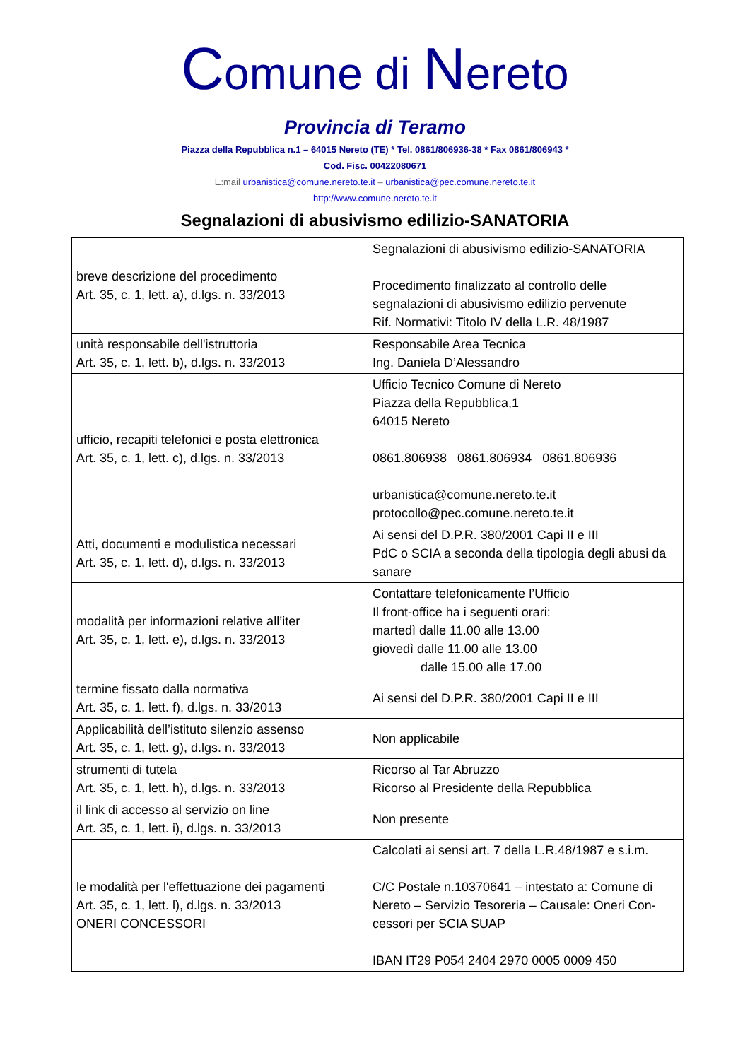Comune di Nereto
Provincia di Teramo
Piazza della Repubblica n.1 – 64015 Nereto (TE) * Tel. 0861/806936-38 * Fax 0861/806943 *
Cod. Fisc. 00422080671
E:mail urbanistica@comune.nereto.te.it – urbanistica@pec.comune.nereto.te.it
http://www.comune.nereto.te.it
Segnalazioni di abusivismo edilizio-SANATORIA
| breve descrizione del procedimento Art. 35, c. 1, lett. a), d.lgs. n. 33/2013 | Segnalazioni di abusivismo edilizio-SANATORIA Procedimento finalizzato al controllo delle segnalazioni di abusivismo edilizio pervenute Rif. Normativi: Titolo IV della L.R. 48/1987 |
| unità responsabile dell'istruttoria Art. 35, c. 1, lett. b), d.lgs. n. 33/2013 | Responsabile Area Tecnica Ing. Daniela D’Alessandro |
| ufficio, recapiti telefonici e posta elettronica Art. 35, c. 1, lett. c), d.lgs. n. 33/2013 | Ufficio Tecnico Comune di Nereto Piazza della Repubblica,1 64015 Nereto 0861.806938 0861.806934 0861.806936 urbanistica@comune.nereto.te.it protocollo@pec.comune.nereto.te.it |
| Atti, documenti e modulistica necessari Art. 35, c. 1, lett. d), d.lgs. n. 33/2013 | Ai sensi del D.P.R. 380/2001 Capi II e III PdC o SCIA a seconda della tipologia degli abusi da sanare |
| modalità per informazioni relative all’iter Art. 35, c. 1, lett. e), d.lgs. n. 33/2013 | Contattare telefonicamente l’Ufficio Il front-office ha i seguenti orari: martedì dalle 11.00 alle 13.00 giovedì dalle 11.00 alle 13.00 dalle 15.00 alle 17.00 |
| termine fissato dalla normativa Art. 35, c. 1, lett. f), d.lgs. n. 33/2013 | Ai sensi del D.P.R. 380/2001 Capi II e III |
| Applicabilità dell’istituto silenzio assenso Art. 35, c. 1, lett. g), d.lgs. n. 33/2013 | Non applicabile |
| strumenti di tutela Art. 35, c. 1, lett. h), d.lgs. n. 33/2013 | Ricorso al Tar Abruzzo Ricorso al Presidente della Repubblica |
| il link di accesso al servizio on line Art. 35, c. 1, lett. i), d.lgs. n. 33/2013 | Non presente |
| le modalità per l'effettuazione dei pagamenti Art. 35, c. 1, lett. l), d.lgs. n. 33/2013 ONERI CONCESSORI | Calcolati ai sensi art. 7 della L.R.48/1987 e s.i.m. C/C Postale n.10370641 – intestato a: Comune di Nereto – Servizio Tesoreria – Causale: Oneri Con-cessori per SCIA SUAP IBAN IT29 P054 2404 2970 0005 0009 450 |